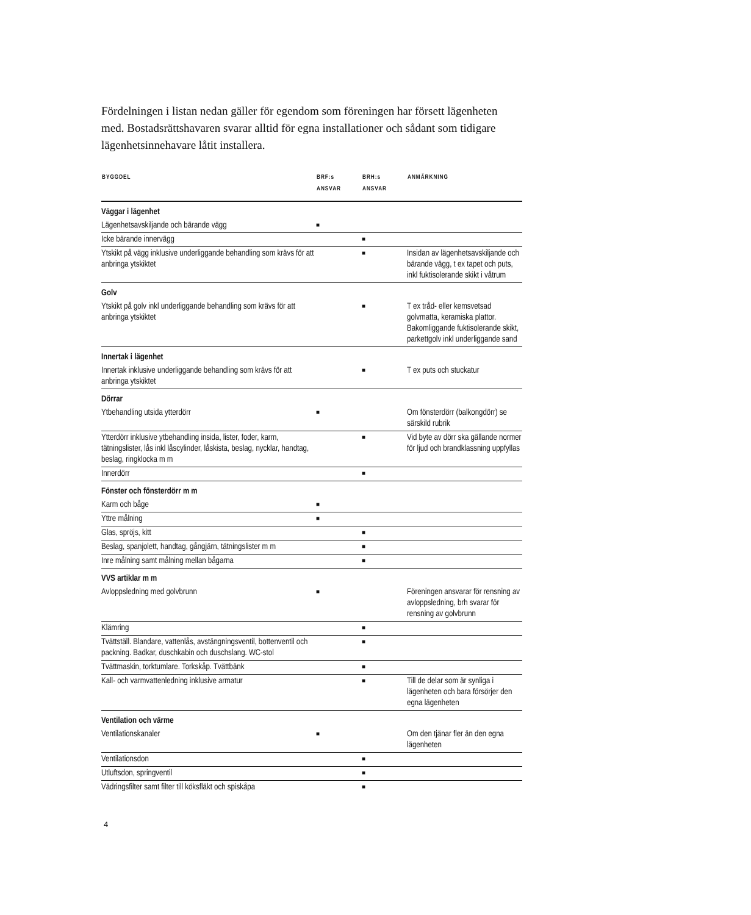Fördelningen i listan nedan gäller för egendom som föreningen har försett lägenheten med. Bostadsrättshavaren svarar alltid för egna installationer och sådant som tidigare lägenhetsinnehavare låtit installera.
| BYGGDEL | BRF:s ANSVAR | BRH:s ANSVAR | ANMÄRKNING |
| --- | --- | --- | --- |
| Väggar i lägenhet | | | |
| Lägenhetsavskiljande och bärande vägg | ■ | | |
| Icke bärande innervägg | | ■ | |
| Ytskikt på vägg inklusive underliggande behandling som krävs för att anbringa ytskiktet | | ■ | Insidan av lägenhetsavskiljande och bärande vägg, t ex tapet och puts, inkl fuktisolerande skikt i våtrum |
| Golv | | | |
| Ytskikt på golv inkl underliggande behandling som krävs för att anbringa ytskiktet | | ■ | T ex tråd- eller kemsvetsad golvmatta, keramiska plattor. Bakomliggande fuktisolerande skikt, parkettgolv inkl underliggande sand |
| Innertak i lägenhet | | | |
| Innertak inklusive underliggande behandling som krävs för att anbringa ytskiktet | | ■ | T ex puts och stuckatur |
| Dörrar | | | |
| Ytbehandling utsida ytterdörr | ■ | | Om fönsterdörr (balkongdörr) se särskild rubrik |
| Ytterdörr inklusive ytbehandling insida, lister, foder, karm, tätningslister, lås inkl låscylinder, låskista, beslag, nycklar, handtag, beslag, ringklocka m m | | ■ | Vid byte av dörr ska gällande normer för ljud och brandklassning uppfyllas |
| Innerdörr | | ■ | |
| Fönster och fönsterdörr m m | | | |
| Karm och båge | ■ | | |
| Yttre målning | ■ | | |
| Glas, spröjs, kitt | | ■ | |
| Beslag, spanjolett, handtag, gångjärn, tätningslister m m | | ■ | |
| Inre målning samt målning mellan bågarna | | ■ | |
| VVS artiklar m m | | | |
| Avloppsledning med golvbrunn | ■ | | Föreningen ansvarar för rensning av avloppsledning, brh svarar för rensning av golvbrunn |
| Klämring | | ■ | |
| Tvättställ. Blandare, vattenlås, avstängningsventil, bottenventil och packning. Badkar, duschkabin och duschslang. WC-stol | | ■ | |
| Tvättmaskin, torktumlare. Torkskåp. Tvättbänk | | ■ | |
| Kall- och varmvattenledning inklusive armatur | | ■ | Till de delar som är synliga i lägenheten och bara försörjer den egna lägenheten |
| Ventilation och värme | | | |
| Ventilationskanaler | ■ | | Om den tjänar fler än den egna lägenheten |
| Ventilationsdon | | ■ | |
| Utluftsdon, springventil | | ■ | |
| Vädringsfilter samt filter till köksfläkt och spiskåpa | | ■ | |
4